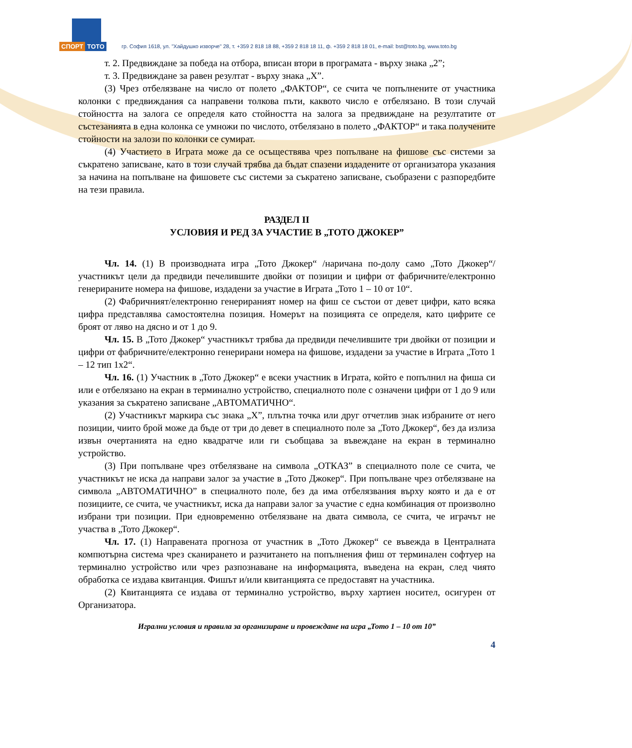СПОРТ ТОТО
гр. София 1618, ул. "Хайдушко изворче" 28, т. +359 2 818 18 88, +359 2 818 18 11, ф. +359 2 818 18 01, e-mail: bst@toto.bg, www.toto.bg
т. 2. Предвиждане за победа на отбора, вписан втори в програмата - върху знака „2”;
т. 3. Предвиждане за равен резултат - върху знака „Х”.
(3) Чрез отбелязване на число от полето „ФАКТОР“, се счита че попълнените от участника колонки с предвиждания са направени толкова пъти, каквото число е отбелязано. В този случай стойността на залога се определя като стойността на залога за предвиждане на резултатите от състезанията в една колонка се умножи по числото, отбелязано в полето „ФАКТОР“ и така получените стойности на залози по колонки се сумират.
(4) Участието в Играта може да се осъществява чрез попълване на фишове със системи за съкратено записване, като в този случай трябва да бъдат спазени издадените от организатора указания за начина на попълване на фишовете със системи за съкратено записване, съобразени с разпоредбите на тези правила.
РАЗДЕЛ II
УСЛОВИЯ И РЕД ЗА УЧАСТИЕ В „ТОТО ДЖОКЕР”
Чл. 14. (1) В производната игра „Тото Джокер“ /наричана по-долу само „Тото Джокер“/ участникът цели да предвиди печелившите двойки от позиции и цифри от фабричните/електронно генерираните номера на фишове, издадени за участие в Играта „Тото 1 – 10 от 10“.
(2) Фабричният/електронно генерираният номер на фиш се състои от девет цифри, като всяка цифра представлява самостоятелна позиция. Номерът на позицията се определя, като цифрите се броят от ляво на дясно и от 1 до 9.
Чл. 15. В „Тото Джокер“ участникът трябва да предвиди печелившите три двойки от позиции и цифри от фабричните/електронно генерирани номера на фишове, издадени за участие в Играта „Тото 1 – 12 тип 1х2“.
Чл. 16. (1) Участник в „Тото Джокер“ е всеки участник в Играта, който е попълнил на фиша си или е отбелязано на екран в терминално устройство, специалното поле с означени цифри от 1 до 9 или указания за съкратено записване „АВТОМАТИЧНО“.
(2) Участникът маркира със знака „Х”, плътна точка или друг отчетлив знак избраните от него позиции, чиито брой може да бъде от три до девет в специалното поле за „Тото Джокер“, без да излиза извън очертанията на едно квадратче или ги съобщава за въвеждане на екран в терминално устройство.
(3) При попълване чрез отбелязване на символа „ОТКАЗ” в специалното поле се счита, че участникът не иска да направи залог за участие в „Тото Джокер“. При попълване чрез отбелязване на символа „АВТОМАТИЧНО” в специалното поле, без да има отбелязвания върху която и да е от позициите, се счита, че участникът, иска да направи залог за участие с една комбинация от произволно избрани три позиции. При едновременно отбелязване на двата символа, се счита, че играчът не участва в „Тото Джокер“.
Чл. 17. (1) Направената прогноза от участник в „Тото Джокер“ се въвежда в Централната компютърна система чрез сканирането и разчитането на попълнения фиш от терминален софтуер на терминално устройство или чрез разпознаване на информацията, въведена на екран, след чиято обработка се издава квитанция. Фишът и/или квитанцията се предоставят на участника.
(2) Квитанцията се издава от терминално устройство, върху хартиен носител, осигурен от Организатора.
Игрални условия и правила за организиране и провеждане на игра „Тото 1 – 10 от 10”
4